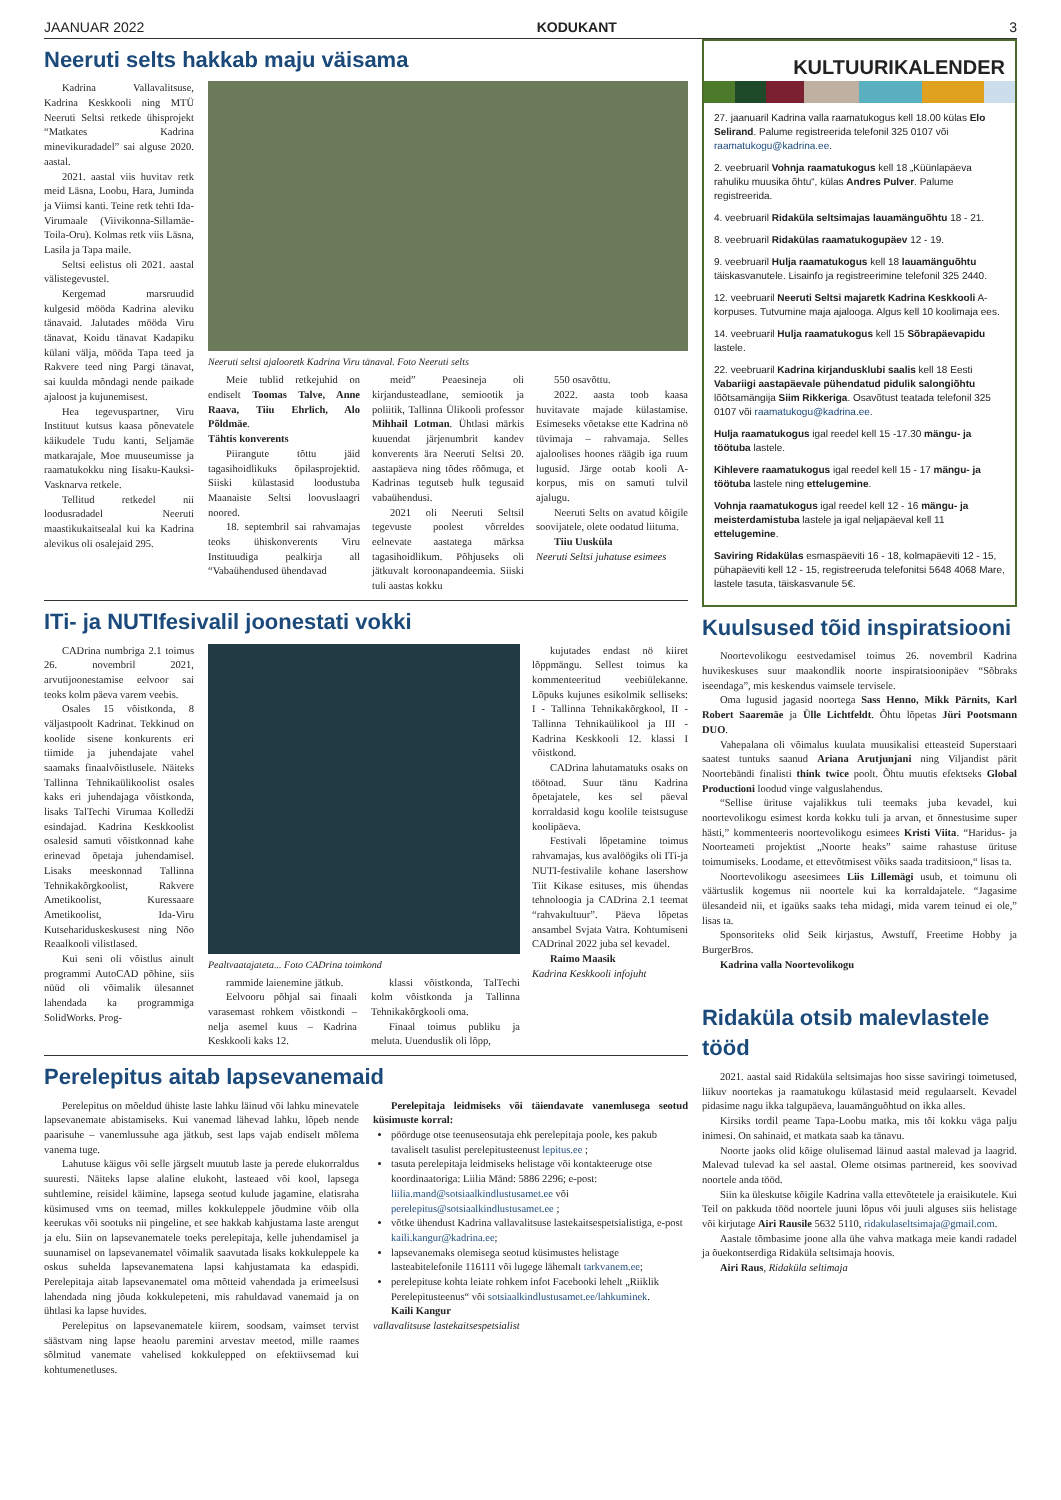JAANUAR 2022 KODUKANT 3
Neeruti selts hakkab maju väisama
Kadrina Vallavalitsuse, Kadrina Keskkooli ning MTÜ Neeruti Seltsi retkede ühisprojekt “Matkates Kadrina minevikuradadel” sai alguse 2020. aastal.
2021. aastal viis huvitav retk meid Läsna, Loobu, Hara, Juminda ja Viimsi kanti. Teine retk tehti Ida-Virumaale (Viivikonna-Sillamäe-Toila-Oru). Kolmas retk viis Läsna, Lasila ja Tapa maile.
Seltsi eelistus oli 2021. aastal välistegevustel.
Kergemad marsruudid kulgesid mööda Kadrina aleviku tänavaid. Jalutades mööda Viru tänavat, Koidu tänavat Kadapiku külani välja, mööda Tapa teed ja Rakvere teed ning Pargi tänavat, sai kuulda mõndagi nende paikade ajaloost ja kujunemisest.
Hea tegevuspartner, Viru Instituut kutsus kaasa põnevatele käikudele Tudu kanti, Seljamäe matkarajale, Moe muuseumisse ja raamatukokku ning Iisaku-Kauksi-Vasknarva retkele.
Tellitud retkedel nii loodusradadel Neeruti maastikukaitsealal kui ka Kadrina alevikus oli osalejaid 295.
Neeruti seltsi ajalooretk Kadrina Viru tänaval. Foto Neeruti selts
Meie tublid retkejuhid on endiselt Toomas Talve, Anne Raava, Tiiu Ehrlich, Alo Põldmäe.
Tähtis konverents
Piirangute tõttu jäid tagasihoidlikuks õpilasprojektid. Siiski külastasid loodustuba Maanaiste Seltsi loovuslaagri noored.
18. septembril sai rahvamajas teoks ühiskonverents Viru Instituudiga pealkirja all “Vabaühendused ühendavad
meid” Peaesineja oli kirjandusteadlane, semiootik ja poliitik, Tallinna Ülikooli professor Mihhail Lotman. Ühtlasi märkis kuuendat järjenumbrit kandev konverents ära Neeruti Seltsi 20. aastapäeva ning tõdes rõõmuga, et Kadrinas tegutseb hulk tegusaid vabaühendusi.
2021 oli Neeruti Seltsil tegevuste poolest võrreldes eelnevate aastatega märksa tagasihoidlikum. Põhjuseks oli jätkuvalt koroonapandeemia. Siiski tuli aastas kokku
550 osavõttu.
2022. aasta toob kaasa huvitavate majade külastamise. Esimeseks võetakse ette Kadrina nö tüvimaja – rahvamaja. Selles ajaloolises hoones räägib iga ruum lugusid. Järge ootab kooli A-korpus, mis on samuti tulvil ajalugu.
Neeruti Selts on avatud kõigile soovijatele, olete oodatud liituma.
Tiiu Uusküla
Neeruti Seltsi juhatuse esimees
ITi- ja NUTIfesivalil joonestati vokki
CADrina numbriga 2.1 toimus 26. novembril 2021, arvutijoonestamise eelvoor sai teoks kolm päeva varem veebis.
Osales 15 võistkonda, 8 väljastpoolt Kadrinat. Tekkinud on koolide sisene konkurents eri tiimide ja juhendajate vahel saamaks finaalvõistlusele. Näiteks Tallinna Tehnikaülikoolist osales kaks eri juhendajaga võistkonda, lisaks TalTechi Virumaa Kolledži esindajad. Kadrina Keskkoolist osalesid samuti võistkonnad kahe erinevad õpetaja juhendamisel. Lisaks meeskonnad Tallinna Tehnikakõrgkoolist, Rakvere Ametikoolist, Kuressaare Ametikoolist, Ida-Viru Kutsehariduskeskusest ning Nõo Reaalkooli vilistlased.
Kui seni oli võistlus ainult programmi AutoCAD põhine, siis nüüd oli võimalik ülesannet lahendada ka programmiga SolidWorks. Prog-
Pealtvaatajateta... Foto CADrina toimkond
rammide laienemine jätkub.
Eelvooru põhjal sai finaali varasemast rohkem võistkondi – nelja asemel kuus – Kadrina Keskkooli kaks 12.
klassi võistkonda, TalTechi kolm võistkonda ja Tallinna Tehnikakõrgkooli oma.
Finaal toimus publiku ja meluta. Uuenduslik oli lõpp,
kujutades endast nö kiiret lõppmängu. Sellest toimus ka kommenteeritud veebiülekanne. Lõpuks kujunes esikolmik selliseks: I - Tallinna Tehnikakõrgkool, II - Tallinna Tehnikaülikool ja III - Kadrina Keskkooli 12. klassi I võistkond.
CADrina lahutamatuks osaks on töötoad. Suur tänu Kadrina õpetajatele, kes sel päeval korraldasid kogu koolile teistsuguse koolipäeva.
Festivali lõpetamine toimus rahvamajas, kus avalöögiks oli ITi-ja NUTI-festivalile kohane lasershow Tiit Kikase esituses, mis ühendas tehnoloogia ja CADrina 2.1 teemat “rahvakultuur”. Päeva lõpetas ansambel Svjata Vatra. Kohtumiseni CADrinal 2022 juba sel kevadel.
Raimo Maasik
Kadrina Keskkooli infojuht
Perelepitus aitab lapsevanemaid
Perelepitus on mõeldud ühiste laste lahku läinud või lahku minevatele lapsevanemate abistamiseks. Kui vanemad lähevad lahku, lõpeb nende paarisuhe – vanemlussuhe aga jätkub, sest laps vajab endiselt mõlema vanema tuge.
Lahutuse käigus või selle järgselt muutub laste ja perede elukorraldus suuresti. Näiteks lapse alaline elukoht, lasteaed või kool, lapsega suhtlemine, reisidel käimine, lapsega seotud kulude jagamine, elatisraha küsimused vms on teemad, milles kokkuleppele jõudmine võib olla keerukas või sootuks nii pingeline, et see hakkab kahjustama laste arengut ja elu. Siin on lapsevanematele toeks perelepitaja, kelle juhendamisel ja suunamisel on lapsevanematel võimalik saavutada lisaks kokkuleppele ka oskus suhelda lapsevanematena lapsi kahjustamata ka edaspidi. Perelepitaja aitab lapsevanematel oma mõtteid vahendada ja erimeelsusi lahendada ning jõuda kokkulepeteni, mis rahuldavad vanemaid ja on ühtlasi ka lapse huvides.
Perelepitus on lapsevanematele kiirem, soodsam, vaimset tervist säästvam ning lapse heaolu paremini arvestav meetod, mille raames sõlmitud vanemate vahelised kokkulepped on efektiivsemad kui kohtumenetluses.
Perelepitaja leidmiseks või täiendavate vanemlusega seotud küsimuste korral:
pöörduge otse teenuseosutaja ehk perelepitaja poole, kes pakub tavaliselt tasulist perelepitusteenust lepitus.ee ;
tasuta perelepitaja leidmiseks helistage või kontakteeruge otse koordinaatoriga: Liilia Mänd: 5886 2296; e-post: liilia.mand@sotsiaalkindlustusamet.ee või perelepitus@sotsiaalkindlustusamet.ee ;
võtke ühendust Kadrina vallavalitsuse lastekaitsespetsialistiga, e-post kaili.kangur@kadrina.ee;
lapsevanemaks olemisega seotud küsimustes helistage lasteabitelefonile 116111 või lugege lähemalt tarkvanem.ee;
perelepituse kohta leiate rohkem infot Facebooki lehelt „Riiklik Perelepitusteenus“ või sotsiaalkindlustusamet.ee/lahkuminek.
Kaili Kangur
vallavalitsuse lastekaitsespetsialist
KULTUURIKALENDER
27. jaanuaril Kadrina valla raamatukogus kell 18.00 külas Elo Selirand. Palume registreerida telefonil 325 0107 või raamatukogu@kadrina.ee.
2. veebruaril Vohnja raamatukogus kell 18 „Küünlapäeva rahuliku muusika õhtu“, külas Andres Pulver. Palume registreerida.
4. veebruaril Ridaküla seltsimajas lauamänguõhtu 18 - 21.
8. veebruaril Ridakülas raamatukogupäev 12 - 19.
9. veebruaril Hulja raamatukogus kell 18 lauamänguõhtu täiskasvanutele. Lisainfo ja registreerimine telefonil 325 2440.
12. veebruaril Neeruti Seltsi majaretk Kadrina Keskkooli A-korpuses. Tutvumine maja ajalooga. Algus kell 10 koolimaja ees.
14. veebruaril Hulja raamatukogus kell 15 Sõbrapäevapidu lastele.
22. veebruaril Kadrina kirjandusklubi saalis kell 18 Eesti Vabariigi aastapäevale pühendatud pidulik salongiõhtu lõõtsamängija Siim Rikkeriga. Osavõtust teatada telefonil 325 0107 või raamatukogu@kadrina.ee.
Hulja raamatukogus igal reedel kell 15 -17.30 mängu- ja töötuba lastele.
Kihlevere raamatukogus igal reedel kell 15 - 17 mängu- ja töötuba lastele ning ettelugemine.
Vohnja raamatukogus igal reedel kell 12 - 16 mängu- ja meisterdamistuba lastele ja igal neljapäeval kell 11 ettelugemine.
Saviring Ridakülas esmaspäeviti 16 - 18, kolmapäeviti 12 - 15, pühapäeviti kell 12 - 15, registreeruda telefonitsi 5648 4068 Mare, lastele tasuta, täiskasvanule 5€.
Kuulsused tõid inspiratsiooni
Noortevolikogu eestvedamisel toimus 26. novembril Kadrina huvikeskuses suur maakondlik noorte inspiratsioonipäev “Sõbraks iseendaga”, mis keskendus vaimsele tervisele.
Oma lugusid jagasid noortega Sass Henno, Mikk Pärnits, Karl Robert Saaremäe ja Ülle Lichtfeldt. Õhtu lõpetas Jüri Pootsmann DUO.
Vahepalana oli võimalus kuulata muusikalisi etteasteid Superstaari saatest tuntuks saanud Ariana Arutjunjani ning Viljandist pärit Noortebändi finalisti think twice poolt. Õhtu muutis efektseks Global Productioni loodud vinge valguslahendus.
“Sellise ürituse vajalikkus tuli teemaks juba kevadel, kui noortevolikogu esimest korda kokku tuli ja arvan, et õnnestusime super hästi,” kommenteeris noortevolikogu esimees Kristi Viita. “Haridus- ja Noorteameti projektist „Noorte heaks” saime rahastuse ürituse toimumiseks. Loodame, et ettevõtmisest võiks saada traditsioon,“ lisas ta.
Noortevolikogu aseesimees Liis Lillemägi usub, et toimunu oli väärtuslik kogemus nii noortele kui ka korraldajatele. “Jagasime ülesandeid nii, et igaüks saaks teha midagi, mida varem teinud ei ole,” lisas ta.
Sponsoriteks olid Seik kirjastus, Awstuff, Freetime Hobby ja BurgerBros.
Kadrina valla Noortevolikogu
Ridaküla otsib malevlastele tööd
2021. aastal said Ridaküla seltsimajas hoo sisse saviringi toimetused, liikuv noortekas ja raamatukogu külastasid meid regulaarselt. Kevadel pidasime nagu ikka talgupäeva, lauamänguõhtud on ikka alles.
Kirsiks tordil peame Tapa-Loobu matka, mis tõi kokku väga palju inimesi. On sahinaid, et matkata saab ka tänavu.
Noorte jaoks olid kõige olulisemad läinud aastal malevad ja laagrid. Malevad tulevad ka sel aastal. Oleme otsimas partnereid, kes soovivad noortele anda tööd.
Siin ka üleskutse kõigile Kadrina valla ettevõtetele ja eraisikutele. Kui Teil on pakkuda tööd noortele juuni lõpus või juuli alguses siis helistage või kirjutage Airi Rausile 5632 5110, ridakulaseltsimaja@gmail.com.
Aastale tõmbasime joone alla ühe vahva matkaga meie kandi radadel ja õuekontserdiga Ridaküla seltsimaja hoovis.
Airi Raus, Ridaküla seltimaja